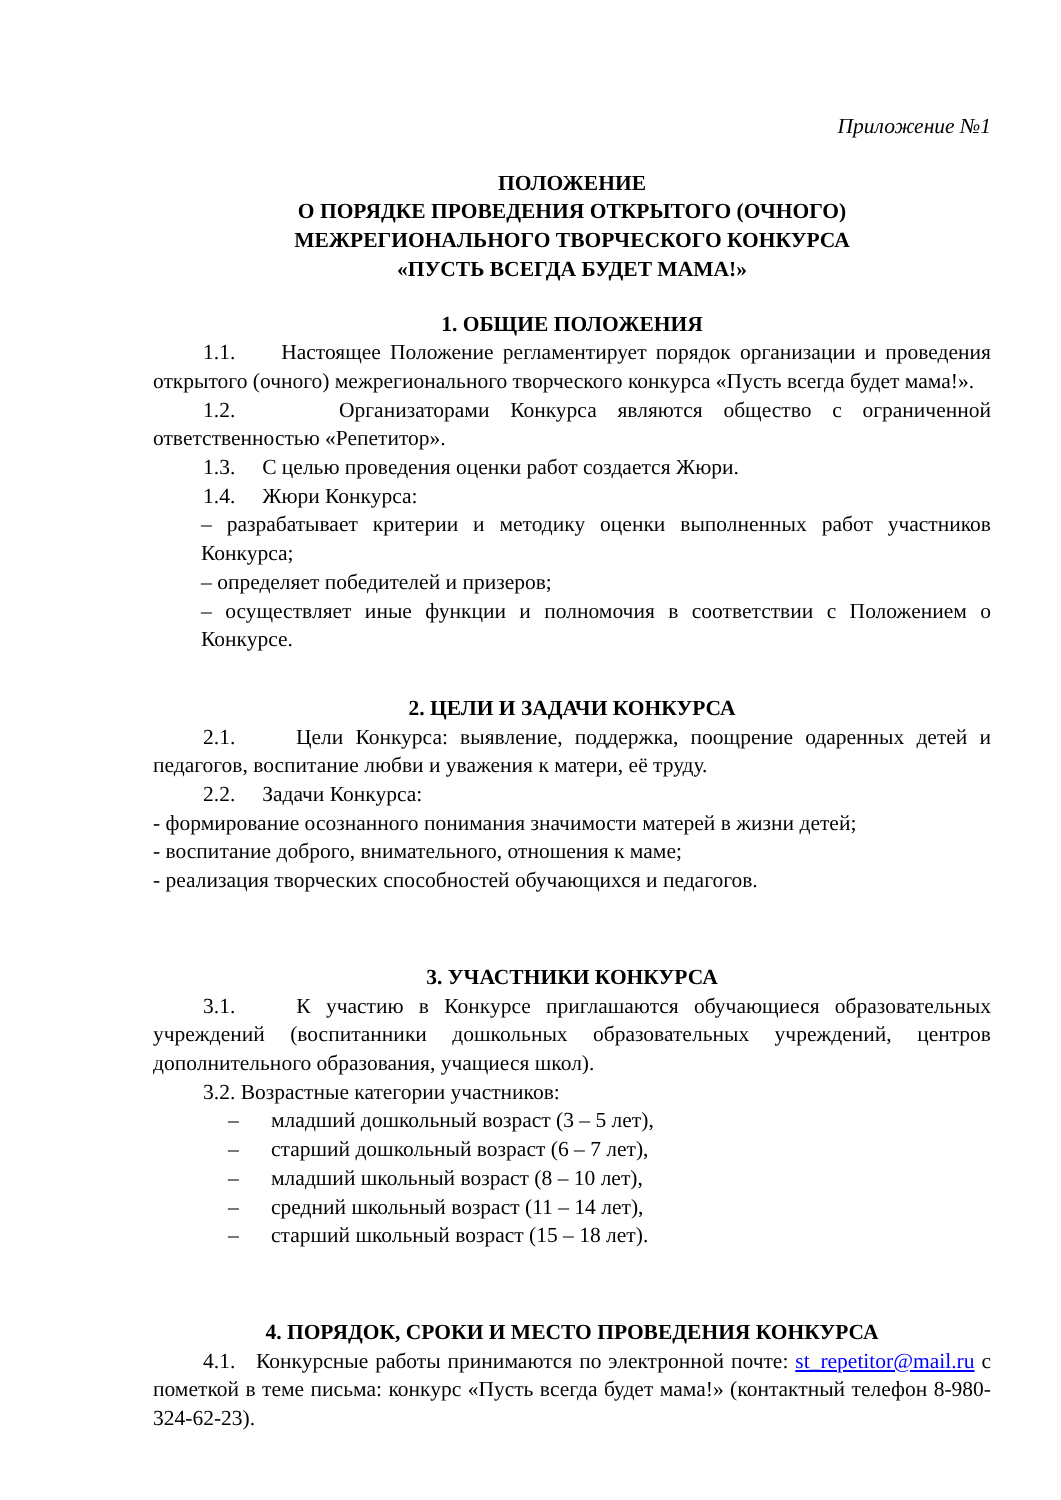Приложение №1
ПОЛОЖЕНИЕ
О ПОРЯДКЕ ПРОВЕДЕНИЯ ОТКРЫТОГО (ОЧНОГО)
МЕЖРЕГИОНАЛЬНОГО ТВОРЧЕСКОГО КОНКУРСА
«ПУСТЬ ВСЕГДА БУДЕТ МАМА!»
1. ОБЩИЕ ПОЛОЖЕНИЯ
1.1. Настоящее Положение регламентирует порядок организации и проведения открытого (очного) межрегионального творческого конкурса «Пусть всегда будет мама!».
1.2. Организаторами Конкурса являются общество с ограниченной ответственностью «Репетитор».
1.3. С целью проведения оценки работ создается Жюри.
1.4. Жюри Конкурса:
– разрабатывает критерии и методику оценки выполненных работ участников Конкурса;
– определяет победителей и призеров;
– осуществляет иные функции и полномочия в соответствии с Положением о Конкурсе.
2. ЦЕЛИ И ЗАДАЧИ КОНКУРСА
2.1. Цели Конкурса: выявление, поддержка, поощрение одаренных детей и педагогов, воспитание любви и уважения к матери, её труду.
2.2. Задачи Конкурса:
- формирование осознанного понимания значимости матерей в жизни детей;
- воспитание доброго, внимательного, отношения к маме;
- реализация творческих способностей обучающихся и педагогов.
3. УЧАСТНИКИ КОНКУРСА
3.1. К участию в Конкурсе приглашаются обучающиеся образовательных учреждений (воспитанники дошкольных образовательных учреждений, центров дополнительного образования, учащиеся школ).
3.2. Возрастные категории участников:
– младший дошкольный возраст (3 – 5 лет),
– старший дошкольный возраст (6 – 7 лет),
– младший школьный возраст (8 – 10 лет),
– средний школьный возраст (11 – 14 лет),
– старший школьный возраст (15 – 18 лет).
4. ПОРЯДОК, СРОКИ И МЕСТО ПРОВЕДЕНИЯ КОНКУРСА
4.1. Конкурсные работы принимаются по электронной почте: st_repetitor@mail.ru с пометкой в теме письма: конкурс «Пусть всегда будет мама!» (контактный телефон 8-980-324-62-23).